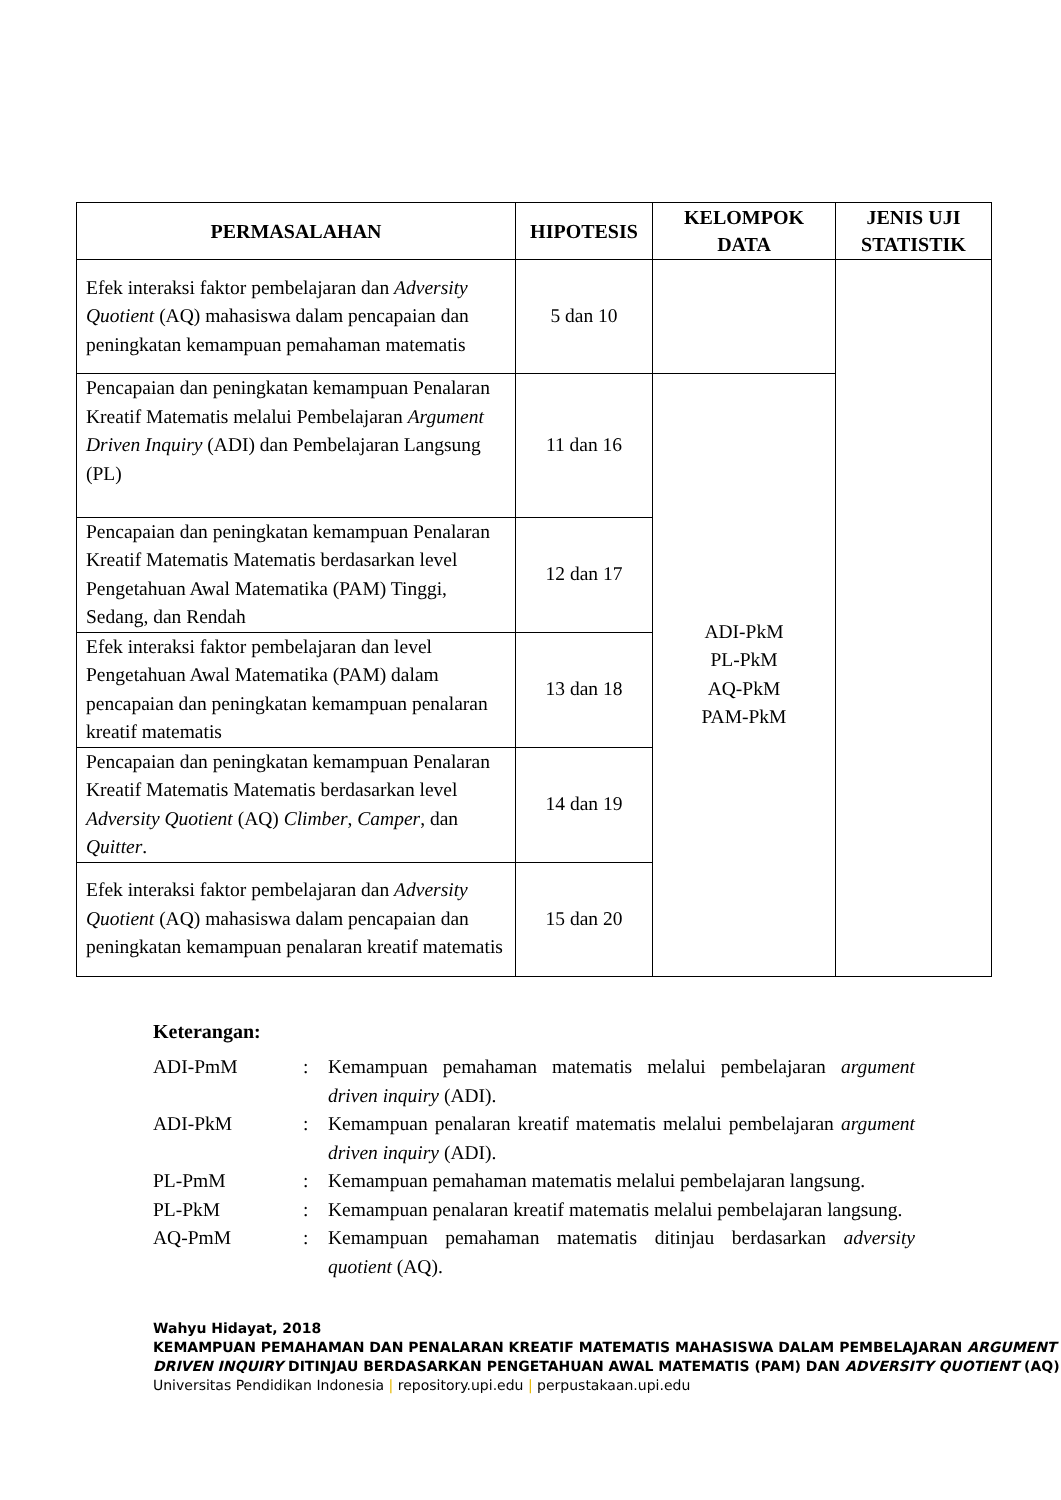| PERMASALAHAN | HIPOTESIS | KELOMPOK DATA | JENIS UJI STATISTIK |
| --- | --- | --- | --- |
| Efek interaksi faktor pembelajaran dan Adversity Quotient (AQ) mahasiswa dalam pencapaian dan peningkatan kemampuan pemahaman matematis | 5 dan 10 | | |
| Pencapaian dan peningkatan kemampuan Penalaran Kreatif Matematis melalui Pembelajaran Argument Driven Inquiry (ADI) dan Pembelajaran Langsung (PL) | 11 dan 16 | ADI-PkM PL-PkM AQ-PkM PAM-PkM | |
| Pencapaian dan peningkatan kemampuan Penalaran Kreatif Matematis Matematis berdasarkan level Pengetahuan Awal Matematika (PAM) Tinggi, Sedang, dan Rendah | 12 dan 17 | | |
| Efek interaksi faktor pembelajaran dan level Pengetahuan Awal Matematika (PAM) dalam pencapaian dan peningkatan kemampuan penalaran kreatif matematis | 13 dan 18 | | |
| Pencapaian dan peningkatan kemampuan Penalaran Kreatif Matematis Matematis berdasarkan level Adversity Quotient (AQ) Climber , Camper , dan Quitter . | 14 dan 19 | | |
| Efek interaksi faktor pembelajaran dan Adversity Quotient (AQ) mahasiswa dalam pencapaian dan peningkatan kemampuan penalaran kreatif matematis | 15 dan 20 | | |
Keterangan:
| ADI-PmM | : | Kemampuan pemahaman matematis melalui pembelajaran argument driven inquiry (ADI). |
| ADI-PkM | : | Kemampuan penalaran kreatif matematis melalui pembelajaran argument driven inquiry (ADI). |
| PL-PmM | : | Kemampuan pemahaman matematis melalui pembelajaran langsung. |
| PL-PkM | : | Kemampuan penalaran kreatif matematis melalui pembelajaran langsung. |
| AQ-PmM | : | Kemampuan pemahaman matematis ditinjau berdasarkan adversity quotient (AQ). |
Wahyu Hidayat, 2018
KEMAMPUAN PEMAHAMAN DAN PENALARAN KREATIF MATEMATIS MAHASISWA DALAM PEMBELAJARAN ARGUMENT DRIVEN INQUIRY DITINJAU BERDASARKAN PENGETAHUAN AWAL MATEMATIS (PAM) DAN ADVERSITY QUOTIENT (AQ)
Universitas Pendidikan Indonesia | repository.upi.edu | perpustakaan.upi.edu